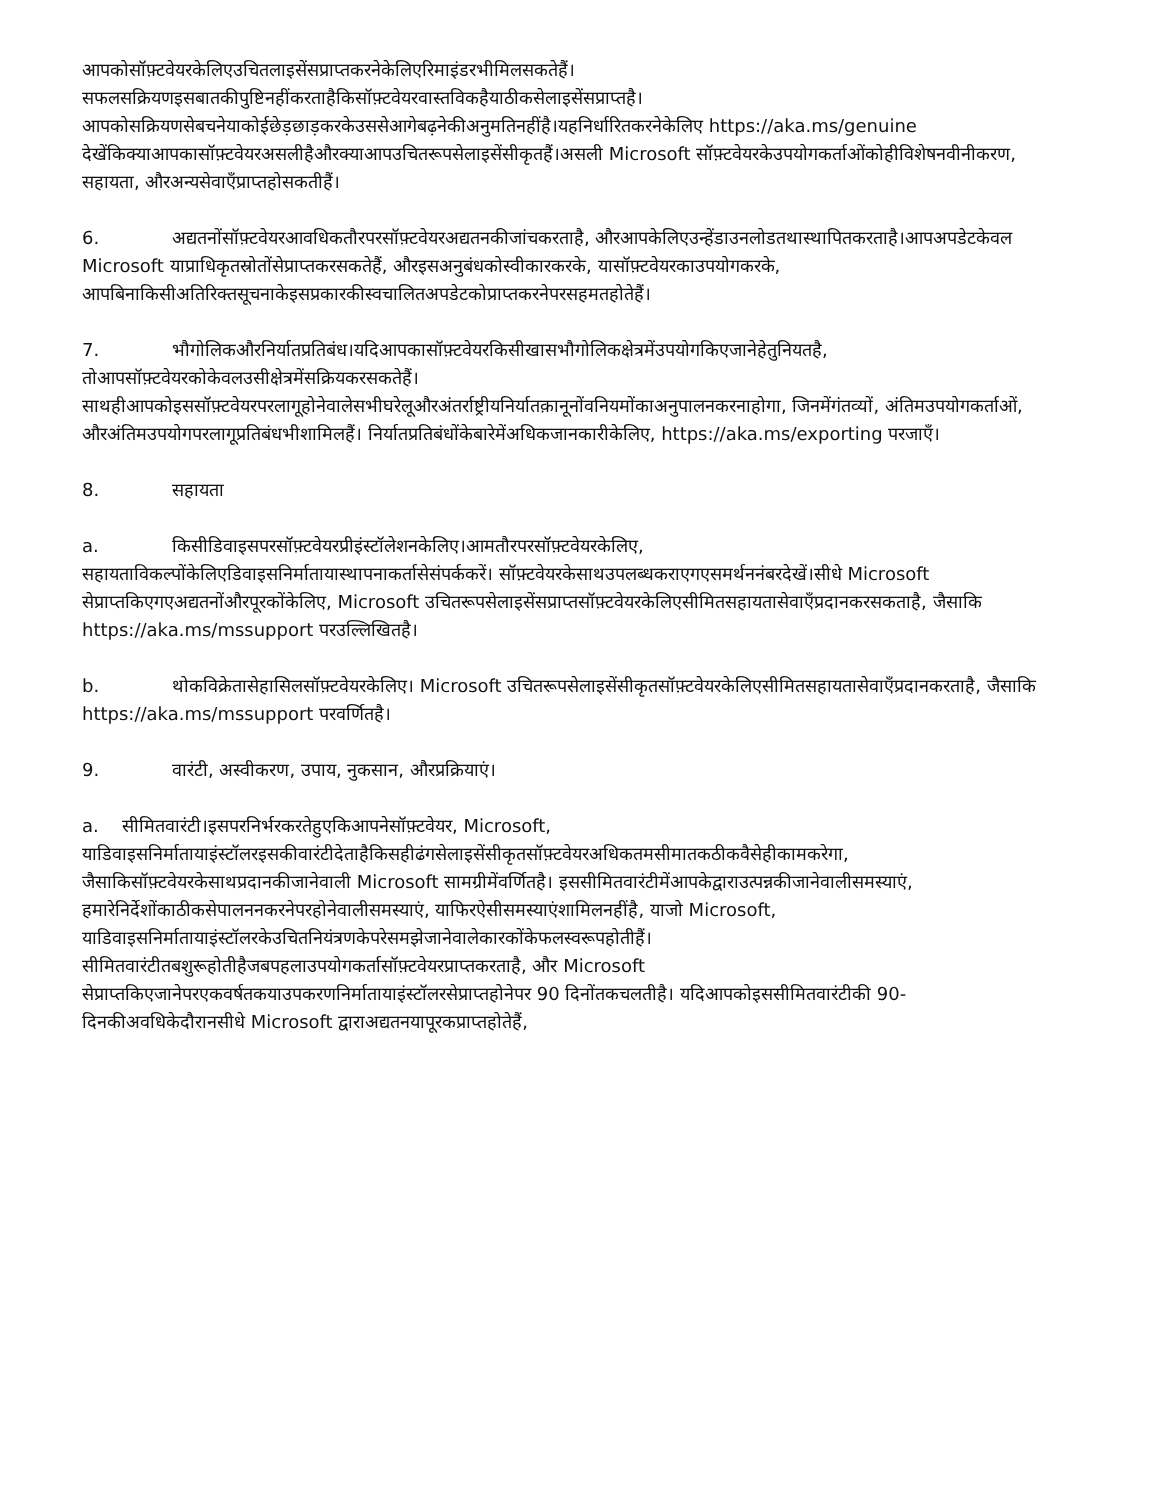आपकोसॉफ़्टवेयरकेलिएउचितलाइसेंसप्राप्तकरनेकेलिएरिमाइंडरभीमिलसकतेहैं। सफलसक्रियणइसबातकीपुष्टिनहींकरताहैकिसॉफ़्टवेयरवास्तविकहैयाठीकसेलाइसेंसप्राप्तहै। आपकोसक्रियणसेबचनेयाकोईछेड़छाड़करकेउससेआगेबढ़नेकीअनुमतिनहींहै।यहनिर्धारितकरनेकेलिए https://aka.ms/genuine देखेंकिक्याआपकासॉफ़्टवेयरअसलीहैऔरक्याआपउचितरूपसेलाइसेंसीकृतहैं।असली Microsoft सॉफ़्टवेयरकेउपयोगकर्ताओंकोहीविशेषनवीनीकरण, सहायता, औरअन्यसेवाएँप्राप्तहोसकतीहैं।
6. अद्यतनोंसॉफ़्टवेयरआवधिकतौरपरसॉफ़्टवेयरअद्यतनकीजांचकरताहै, औरआपकेलिएउन्हेंडाउनलोडतथास्थापितकरताहै।आपअपडेटकेवल Microsoft याप्राधिकृतस्रोतोंसेप्राप्तकरसकतेहैं, औरइसअनुबंधकोस्वीकारकरके, यासॉफ़्टवेयरकाउपयोगकरके, आपबिनाकिसीअतिरिक्तसूचनाकेइसप्रकारकीस्वचालितअपडेटकोप्राप्तकरनेपरसहमतहोतेहैं।
7. भौगोलिकऔरनिर्यातप्रतिबंध।यदिआपकासॉफ़्टवेयरकिसीखासभौगोलिकक्षेत्रमेंउपयोगकिएजानेहेतुनियतहै, तोआपसॉफ़्टवेयरकोकेवलउसीक्षेत्रमेंसक्रियकरसकतेहैं। साथहीआपकोइससॉफ़्टवेयरपरलागूहोनेवालेसभीघरेलूऔरअंतर्राष्ट्रीयनिर्यातक़ानूनोंवनियमोंकाअनुपालनकरनाहोगा, जिनमेंगंतव्यों, अंतिमउपयोगकर्ताओं, औरअंतिमउपयोगपरलागूप्रतिबंधभीशामिलहैं। निर्यातप्रतिबंधोंकेबारेमेंअधिकजानकारीकेलिए, https://aka.ms/exporting परजाएँ।
8. सहायता
a. किसीडिवाइसपरसॉफ़्टवेयरप्रीइंस्टॉलेशनकेलिए।आमतौरपरसॉफ़्टवेयरकेलिए, सहायताविकल्पोंकेलिएडिवाइसनिर्मातायास्थापनाकर्तासेसंपर्ककरें। सॉफ़्टवेयरकेसाथउपलब्धकराएगएसमर्थननंबरदेखें।सीधे Microsoft सेप्राप्तकिएगएअद्यतनोंऔरपूरकोंकेलिए, Microsoft उचितरूपसेलाइसेंसप्राप्तसॉफ़्टवेयरकेलिएसीमितसहायतासेवाएँप्रदानकरसकताहै, जैसाकि https://aka.ms/mssupport परउल्लिखितहै।
b. थोकविक्रेतासेहासिलसॉफ़्टवेयरकेलिए। Microsoft उचितरूपसेलाइसेंसीकृतसॉफ़्टवेयरकेलिएसीमितसहायतासेवाएँप्रदानकरताहै, जैसाकि https://aka.ms/mssupport परवर्णितहै।
9. वारंटी, अस्वीकरण, उपाय, नुकसान, औरप्रक्रियाएं।
a. सीमितवारंटी।इसपरनिर्भरकरतेहुएकिआपनेसॉफ़्टवेयर, Microsoft, याडिवाइसनिर्मातायाइंस्टॉलरइसकीवारंटीदेताहैकिसहीढंगसेलाइसेंसीकृतसॉफ़्टवेयरअधिकतमसीमातकठीकवैसेहीकामकरेगा, जैसाकिसॉफ़्टवेयरकेसाथप्रदानकीजानेवाली Microsoft सामग्रीमेंवर्णितहै। इससीमितवारंटीमेंआपकेद्वाराउत्पन्नकीजानेवालीसमस्याएं, हमारेनिर्देशोंकाठीकसेपालननकरनेपरहोनेवालीसमस्याएं, याफिरऐसीसमस्याएंशामिलनहींहै, याजो Microsoft, याडिवाइसनिर्मातायाइंस्टॉलरकेउचितनियंत्रणकेपरेसमझेजानेवालेकारकोंकेफलस्वरूपहोतीहैं। सीमितवारंटीतबशुरूहोतीहैजबपहलाउपयोगकर्तासॉफ़्टवेयरप्राप्तकरताहै, और Microsoft सेप्राप्तकिएजानेपरएकवर्षतकयाउपकरणनिर्मातायाइंस्टॉलरसेप्राप्तहोनेपर 90 दिनोंतकचलतीहै। यदिआपकोइससीमितवारंटीकी 90-दिनकीअवधिकेदौरानसीधे Microsoft द्वाराअद्यतनयापूरकप्राप्तहोतेहैं,